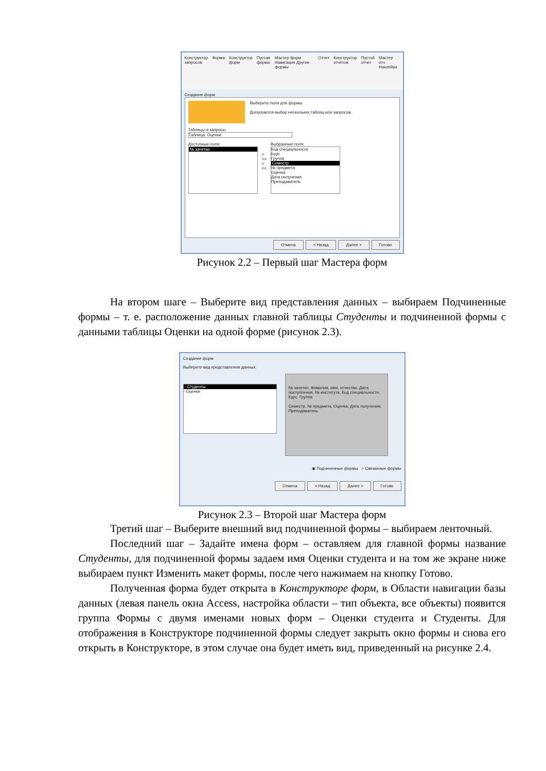Конструктор запросов Форма Конструктор форм Пустая форма Мастер форм Навигация Другие формы Отчет Конструктор отчетов Пустой отчет Мастер отч Наклейки
Создание форм
Выберите поля для формы.
Допускается выбор нескольких таблиц или запросов.
Таблицы и запросы
Таблица: Оценки
Доступные поля:
№ зачетки
>
>>
<
<<
Выбранные поля:
Код специальности
Курс
Группа
Семестр
№ предмета
Оценка
Дата получения
Преподаватель
Отмена < Назад Далее > Готово
Рисунок 2.2 – Первый шаг Мастера форм
На втором шаге – Выберите вид представления данных – выбираем Подчиненные формы – т. е. расположение данных главной таблицы Студенты и подчиненной формы с данными таблицы Оценки на одной форме (рисунок 2.3).
Создание форм
Выберите вид представления данных:
- Студенты
- Оценки
№ зачетки, Фамилия, имя, отчество, Дата поступления, № института, Код специальности, Курс, Группа
Семестр, № предмета, Оценка, Дата получения, Преподаватель
◉ Подчиненные формы ○ Связанные формы
Отмена < Назад Далее > Готово
Рисунок 2.3 – Второй шаг Мастера форм
Третий шаг – Выберите внешний вид подчиненной формы – выбираем ленточный.
Последний шаг – Задайте имена форм – оставляем для главной формы название Студенты, для подчиненной формы задаем имя Оценки студента и на том же экране ниже выбираем пункт Изменить макет формы, после чего нажимаем на кнопку Готово.
Полученная форма будет открыта в Конструкторе форм, в Области навигации базы данных (левая панель окна Access, настройка области – тип объекта, все объекты) появится группа Формы с двумя именами новых форм – Оценки студента и Студенты. Для отображения в Конструкторе подчиненной формы следует закрыть окно формы и снова его открыть в Конструкторе, в этом случае она будет иметь вид, приведенный на рисунке 2.4.